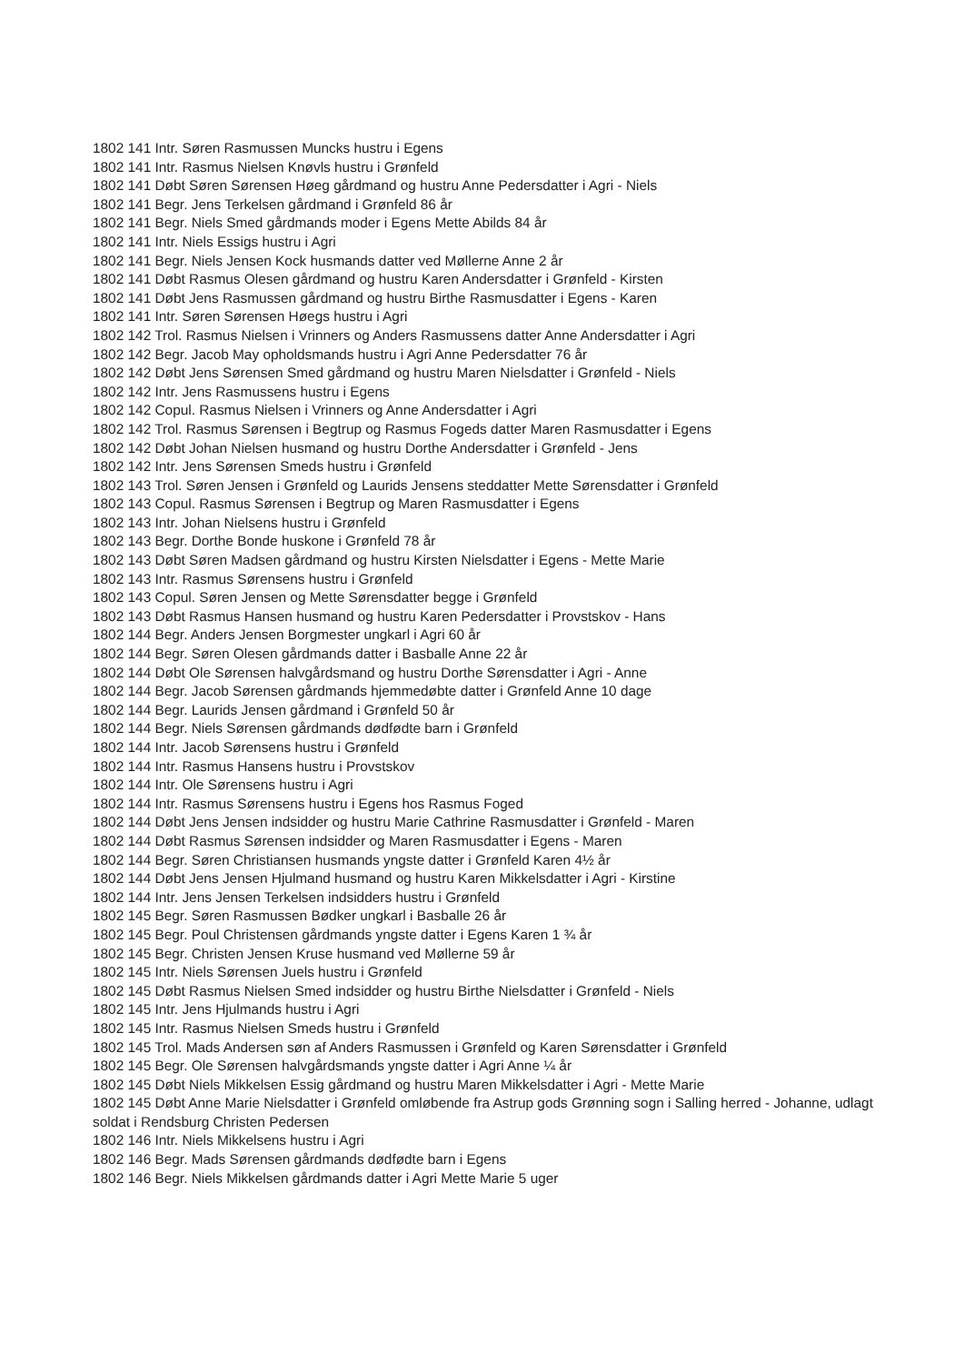1802 141 Intr. Søren Rasmussen Muncks hustru i Egens
1802 141 Intr. Rasmus Nielsen Knøvls hustru i Grønfeld
1802 141 Døbt Søren Sørensen Høeg gårdmand og hustru Anne Pedersdatter i Agri - Niels
1802 141 Begr. Jens Terkelsen gårdmand i Grønfeld 86 år
1802 141 Begr. Niels Smed gårdmands moder i Egens Mette Abilds 84 år
1802 141 Intr. Niels Essigs hustru i Agri
1802 141 Begr. Niels Jensen Kock husmands datter ved Møllerne Anne 2 år
1802 141 Døbt Rasmus Olesen gårdmand og hustru Karen Andersdatter i Grønfeld - Kirsten
1802 141 Døbt Jens Rasmussen gårdmand og hustru Birthe Rasmusdatter i Egens - Karen
1802 141 Intr. Søren Sørensen Høegs hustru i Agri
1802 142 Trol. Rasmus Nielsen i Vrinners og Anders Rasmussens datter Anne Andersdatter i Agri
1802 142 Begr. Jacob May opholdsmands hustru i Agri Anne Pedersdatter 76 år
1802 142 Døbt Jens Sørensen Smed gårdmand og hustru Maren Nielsdatter i Grønfeld - Niels
1802 142 Intr. Jens Rasmussens hustru i Egens
1802 142 Copul. Rasmus Nielsen i Vrinners og Anne Andersdatter i Agri
1802 142 Trol. Rasmus Sørensen i Begtrup og Rasmus Fogeds datter Maren Rasmusdatter i Egens
1802 142 Døbt Johan Nielsen husmand og hustru Dorthe Andersdatter i Grønfeld - Jens
1802 142 Intr. Jens Sørensen Smeds hustru i Grønfeld
1802 143 Trol. Søren Jensen i Grønfeld og Laurids Jensens steddatter Mette Sørensdatter i Grønfeld
1802 143 Copul. Rasmus Sørensen i Begtrup og Maren Rasmusdatter i Egens
1802 143 Intr. Johan Nielsens hustru i Grønfeld
1802 143 Begr. Dorthe Bonde huskone i Grønfeld 78 år
1802 143 Døbt Søren Madsen gårdmand og hustru Kirsten Nielsdatter i Egens - Mette Marie
1802 143 Intr. Rasmus Sørensens hustru i Grønfeld
1802 143 Copul. Søren Jensen og Mette Sørensdatter begge i Grønfeld
1802 143 Døbt Rasmus Hansen husmand og hustru Karen Pedersdatter i Provstskov - Hans
1802 144 Begr. Anders Jensen Borgmester ungkarl i Agri 60 år
1802 144 Begr. Søren Olesen gårdmands datter i Basballe Anne 22 år
1802 144 Døbt Ole Sørensen halvgårdsmand og hustru Dorthe Sørensdatter i Agri - Anne
1802 144 Begr. Jacob Sørensen gårdmands hjemmedøbte datter i Grønfeld Anne 10 dage
1802 144 Begr. Laurids Jensen gårdmand i Grønfeld 50 år
1802 144 Begr. Niels Sørensen gårdmands dødfødte barn i Grønfeld
1802 144 Intr. Jacob Sørensens hustru i Grønfeld
1802 144 Intr. Rasmus Hansens hustru i Provstskov
1802 144 Intr. Ole Sørensens hustru i Agri
1802 144 Intr. Rasmus Sørensens hustru i Egens hos Rasmus Foged
1802 144 Døbt Jens Jensen indsidder og hustru Marie Cathrine Rasmusdatter i Grønfeld - Maren
1802 144 Døbt Rasmus Sørensen indsidder og Maren Rasmusdatter i Egens - Maren
1802 144 Begr. Søren Christiansen husmands yngste datter i Grønfeld Karen 4½ år
1802 144 Døbt Jens Jensen Hjulmand husmand og hustru Karen Mikkelsdatter i Agri - Kirstine
1802 144 Intr. Jens Jensen Terkelsen indsidders hustru i Grønfeld
1802 145 Begr. Søren Rasmussen Bødker ungkarl i Basballe 26 år
1802 145 Begr. Poul Christensen gårdmands yngste datter i Egens Karen 1 ¾ år
1802 145 Begr. Christen Jensen Kruse husmand ved Møllerne 59 år
1802 145 Intr. Niels Sørensen Juels hustru i Grønfeld
1802 145 Døbt Rasmus Nielsen Smed indsidder og hustru Birthe Nielsdatter i Grønfeld - Niels
1802 145 Intr. Jens Hjulmands hustru i Agri
1802 145 Intr. Rasmus Nielsen Smeds hustru i Grønfeld
1802 145 Trol. Mads Andersen søn af Anders Rasmussen i Grønfeld og Karen Sørensdatter i Grønfeld
1802 145 Begr. Ole Sørensen halvgårdsmands yngste datter i Agri Anne ¼ år
1802 145 Døbt Niels Mikkelsen Essig gårdmand og hustru Maren Mikkelsdatter i Agri - Mette Marie
1802 145 Døbt Anne Marie Nielsdatter i Grønfeld omløbende fra Astrup gods Grønning sogn i Salling herred - Johanne, udlagt soldat i Rendsburg Christen Pedersen
1802 146 Intr. Niels Mikkelsens hustru i Agri
1802 146 Begr. Mads Sørensen gårdmands dødfødte barn i Egens
1802 146 Begr. Niels Mikkelsen gårdmands datter i Agri Mette Marie 5 uger